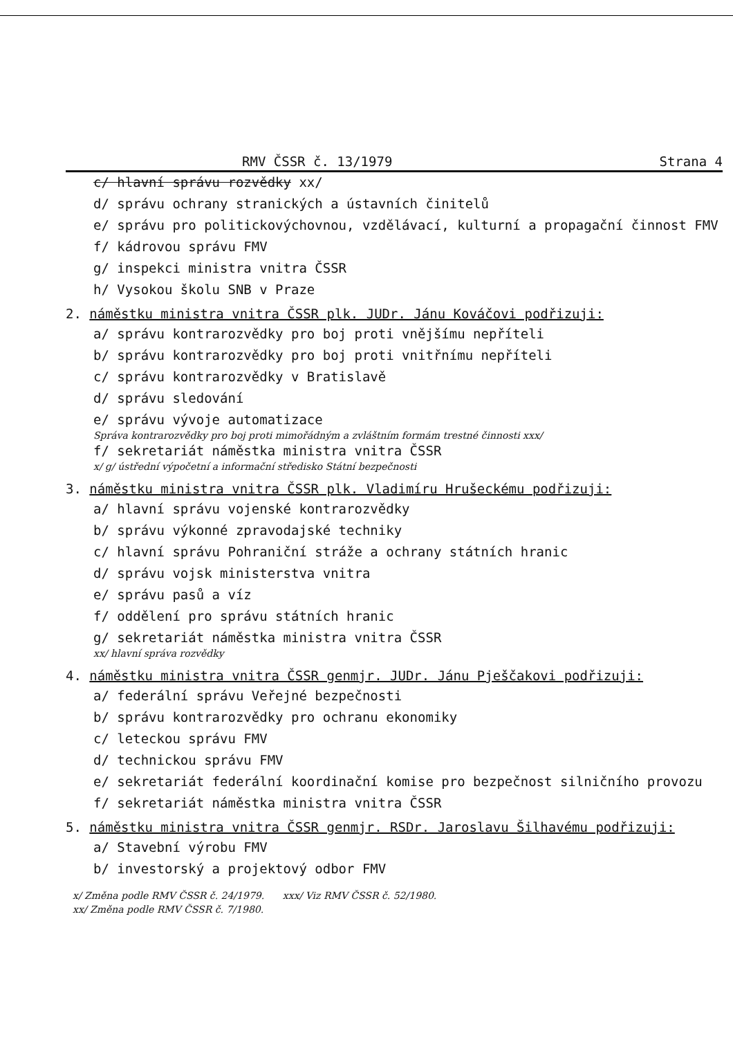RMV ČSSR č. 13/1979 Strana 4
c/ hlavní správu rozvědky xx/
d/ správu ochrany stranických a ústavních činitelů
e/ správu pro politickovýchovnou, vzdělávací, kulturní a propagační činnost FMV
f/ kádrovou správu FMV
g/ inspekci ministra vnitra ČSSR
h/ Vysokou školu SNB v Praze
2. náměstku ministra vnitra ČSSR plk. JUDr. Jánu Kováčovi podřizuji:
a/ správu kontrarozvědky pro boj proti vnějšímu nepříteli
b/ správu kontrarozvědky pro boj proti vnitřnímu nepříteli
c/ správu kontrarozvědky v Bratislavě
d/ správu sledování
e/ správu vývoje automatizace
Správa kontrarozvědky pro boj proti mimořádným a zvláštním formám trestné činnosti xxx/
f/ sekretariát náměstka ministra vnitra ČSSR
x/ g/ ústřední výpočetní a informační středisko Státní bezpečnosti
3. náměstku ministra vnitra ČSSR plk. Vladimíru Hrušeckému podřizuji:
a/ hlavní správu vojenské kontrarozvědky
b/ správu výkonné zpravodajské techniky
c/ hlavní správu Pohraniční stráže a ochrany státních hranic
d/ správu vojsk ministerstva vnitra
e/ správu pasů a víz
f/ oddělení pro správu státních hranic
g/ sekretariát náměstka ministra vnitra ČSSR
xx/ hlavní správa rozvědky
4. náměstku ministra vnitra ČSSR genmjr. JUDr. Jánu Pješčakovi podřizuji:
a/ federální správu Veřejné bezpečnosti
b/ správu kontrarozvědky pro ochranu ekonomiky
c/ leteckou správu FMV
d/ technickou správu FMV
e/ sekretariát federální koordinační komise pro bezpečnost silničního provozu
f/ sekretariát náměstka ministra vnitra ČSSR
5. náměstku ministra vnitra ČSSR genmjr. RSDr. Jaroslavu Šilhavému podřizuji:
a/ Stavební výrobu FMV
b/ investorský a projektový odbor FMV
x/ Změna podle RMV ČSSR č. 24/1979. xxx/ Viz RMV ČSSR č. 52/1980.
xx/ Změna podle RMV ČSSR č. 7/1980.